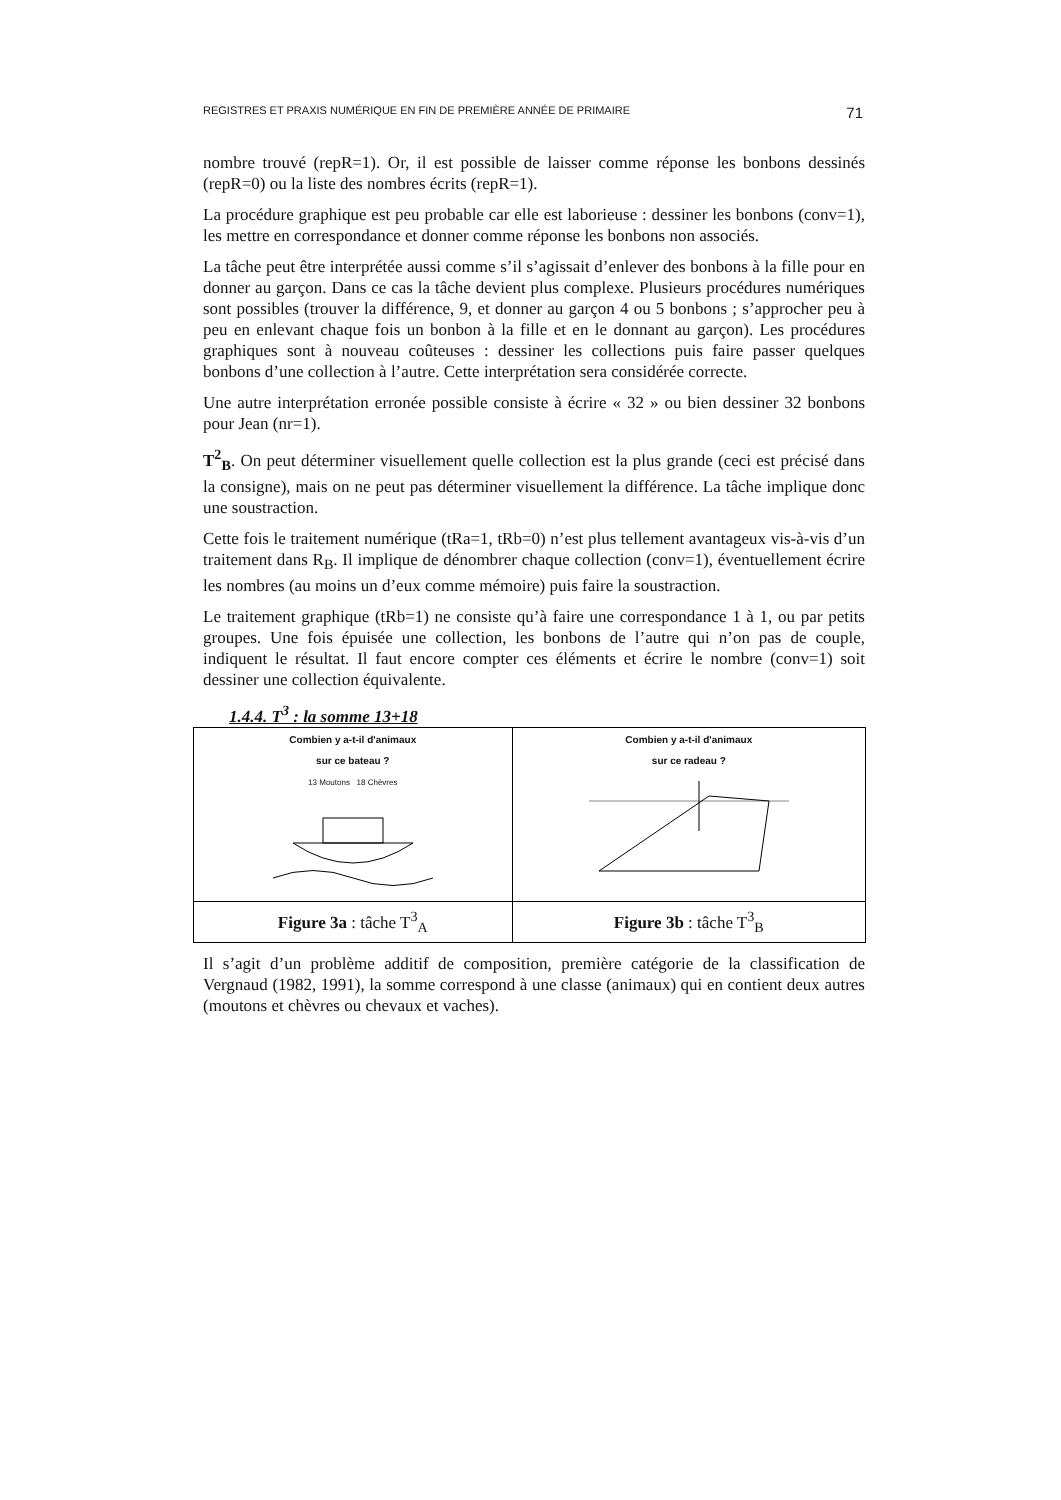REGISTRES ET PRAXIS NUMÉRIQUE EN FIN DE PREMIÈRE ANNÉE DE PRIMAIRE 71
nombre trouvé (repR=1). Or, il est possible de laisser comme réponse les bonbons dessinés (repR=0) ou la liste des nombres écrits (repR=1).
La procédure graphique est peu probable car elle est laborieuse : dessiner les bonbons (conv=1), les mettre en correspondance et donner comme réponse les bonbons non associés.
La tâche peut être interprétée aussi comme s’il s’agissait d’enlever des bonbons à la fille pour en donner au garçon. Dans ce cas la tâche devient plus complexe. Plusieurs procédures numériques sont possibles (trouver la différence, 9, et donner au garçon 4 ou 5 bonbons ; s’approcher peu à peu en enlevant chaque fois un bonbon à la fille et en le donnant au garçon). Les procédures graphiques sont à nouveau coûteuses : dessiner les collections puis faire passer quelques bonbons d’une collection à l’autre. Cette interprétation sera considérée correcte.
Une autre interprétation erronée possible consiste à écrire « 32 » ou bien dessiner 32 bonbons pour Jean (nr=1).
T<sup>2</sup><sub>B</sub>. On peut déterminer visuellement quelle collection est la plus grande (ceci est précisé dans la consigne), mais on ne peut pas déterminer visuellement la différence. La tâche implique donc une soustraction.
Cette fois le traitement numérique (tRa=1, tRb=0) n’est plus tellement avantageux vis-à-vis d’un traitement dans R<sub>B</sub>. Il implique de dénombrer chaque collection (conv=1), éventuellement écrire les nombres (au moins un d’eux comme mémoire) puis faire la soustraction.
Le traitement graphique (tRb=1) ne consiste qu’à faire une correspondance 1 à 1, ou par petits groupes. Une fois épuisée une collection, les bonbons de l’autre qui n’on pas de couple, indiquent le résultat. Il faut encore compter ces éléments et écrire le nombre (conv=1) soit dessiner une collection équivalente.
1.4.4. T<sup>3</sup> : la somme 13+18
| Combien y a-t-il d'animaux sur ce bateau ? 13 Moutons 18 Chèvres | Combien y a-t-il d'animaux sur ce radeau ? |
| Figure 3a : tâche T<sup>3</sup><sub>A</sub> | Figure 3b : tâche T<sup>3</sup><sub>B</sub> |
Il s’agit d’un problème additif de composition, première catégorie de la classification de Vergnaud (1982, 1991), la somme correspond à une classe (animaux) qui en contient deux autres (moutons et chèvres ou chevaux et vaches).